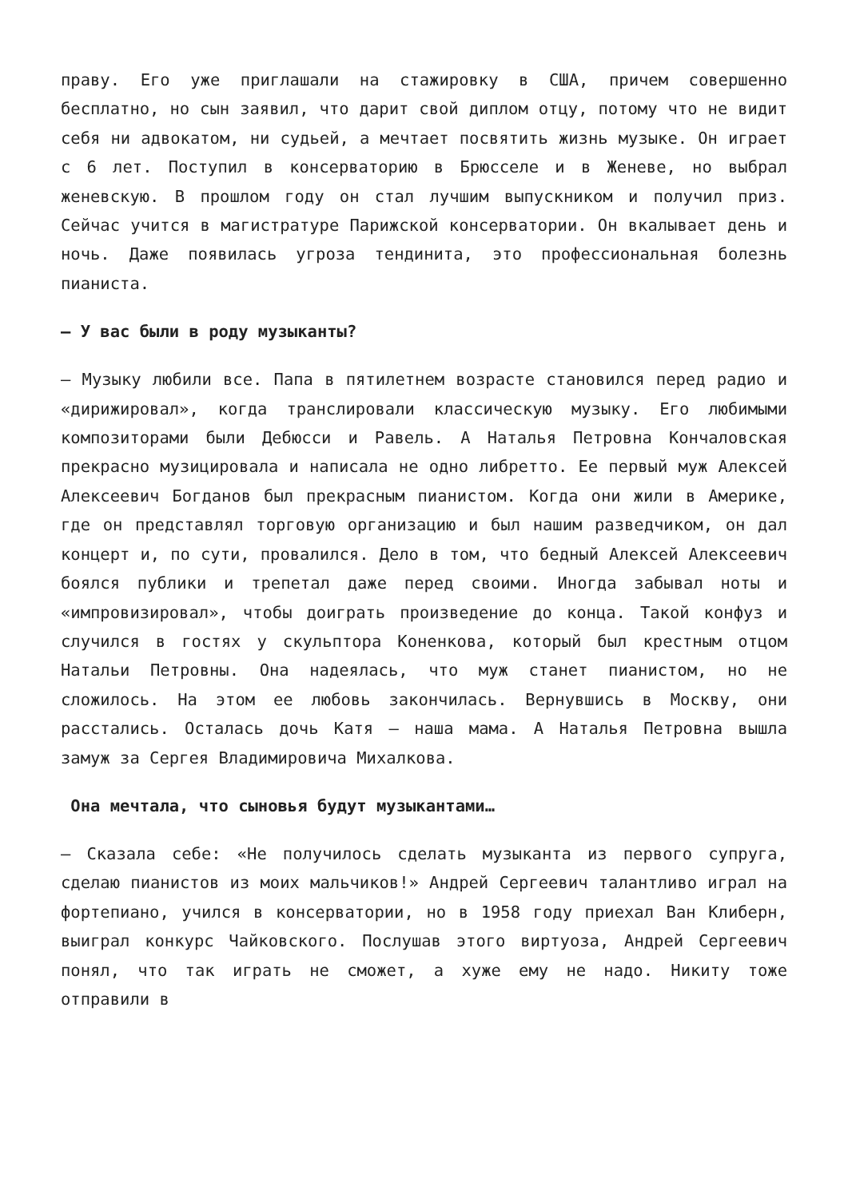праву. Его уже приглашали на стажировку в США, причем совершенно бесплатно, но сын заявил, что дарит свой диплом отцу, потому что не видит себя ни адвокатом, ни судьей, а мечтает посвятить жизнь музыке. Он играет с 6 лет. Поступил в консерваторию в Брюсселе и в Женеве, но выбрал женевскую. В прошлом году он стал лучшим выпускником и получил приз. Сейчас учится в магистратуре Парижской консерватории. Он вкалывает день и ночь. Даже появилась угроза тендинита, это профессиональная болезнь пианиста.
— У вас были в роду музыканты?
— Музыку любили все. Папа в пятилетнем возрасте становился перед радио и «дирижировал», когда транслировали классическую музыку. Его любимыми композиторами были Дебюсси и Равель. А Наталья Петровна Кончаловская прекрасно музицировала и написала не одно либретто. Ее первый муж Алексей Алексеевич Богданов был прекрасным пианистом. Когда они жили в Америке, где он представлял торговую организацию и был нашим разведчиком, он дал концерт и, по сути, провалился. Дело в том, что бедный Алексей Алексеевич боялся публики и трепетал даже перед своими. Иногда забывал ноты и «импровизировал», чтобы доиграть произведение до конца. Такой конфуз и случился в гостях у скульптора Коненкова, который был крестным отцом Натальи Петровны. Она надеялась, что муж станет пианистом, но не сложилось. На этом ее любовь закончилась. Вернувшись в Москву, они расстались. Осталась дочь Катя — наша мама. А Наталья Петровна вышла замуж за Сергея Владимировича Михалкова.
Она мечтала, что сыновья будут музыкантами…
— Сказала себе: «Не получилось сделать музыканта из первого супруга, сделаю пианистов из моих мальчиков!» Андрей Сергеевич талантливо играл на фортепиано, учился в консерватории, но в 1958 году приехал Ван Клиберн, выиграл конкурс Чайковского. Послушав этого виртуоза, Андрей Сергеевич понял, что так играть не сможет, а хуже ему не надо. Никиту тоже отправили в